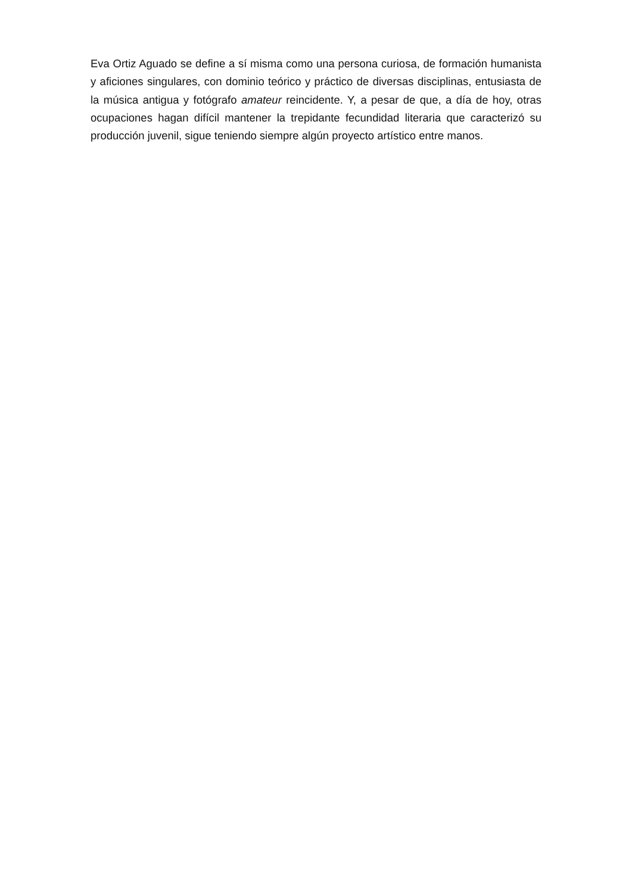Eva Ortiz Aguado se define a sí misma como una persona curiosa, de formación humanista y aficiones singulares, con dominio teórico y práctico de diversas disciplinas, entusiasta de la música antigua y fotógrafo amateur reincidente. Y, a pesar de que, a día de hoy, otras ocupaciones hagan difícil mantener la trepidante fecundidad literaria que caracterizó su producción juvenil, sigue teniendo siempre algún proyecto artístico entre manos.